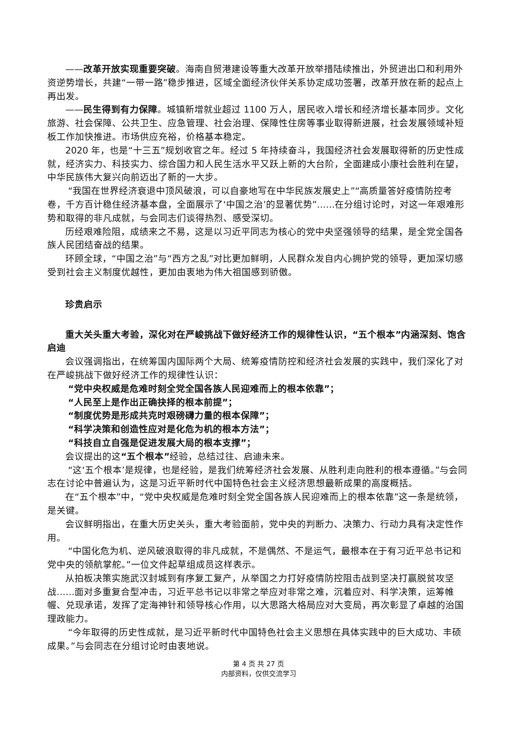——改革开放实现重要突破。海南自贸港建设等重大改革开放举措陆续推出，外贸进出口和利用外资逆势增长，共建“一带一路”稳步推进，区域全面经济伙伴关系协定成功签署，改革开放在新的起点上再出发。
——民生得到有力保障。城镇新增就业超过 1100 万人，居民收入增长和经济增长基本同步。文化旅游、社会保障、公共卫生、应急管理、社会治理、保障性住房等事业取得新进展，社会发展领域补短板工作加快推进。市场供应充裕，价格基本稳定。
2020 年，也是“十三五”规划收官之年。经过 5 年持续奋斗，我国经济社会发展取得新的历史性成就，经济实力、科技实力、综合国力和人民生活水平又跃上新的大台阶，全面建成小康社会胜利在望，中华民族伟大复兴向前迈出了新的一大步。
“我国在世界经济衰退中顶风破浪，可以自豪地写在中华民族发展史上”“高质量答好疫情防控考卷，千方百计稳住经济基本盘，全面展示了‘中国之治’的显著优势”……在分组讨论时，对这一年艰难形势和取得的非凡成就，与会同志们谈得热烈、感受深切。
历经艰难险阻，成绩来之不易，这是以习近平同志为核心的党中央坚强领导的结果，是全党全国各族人民团结奋战的结果。
环顾全球，“中国之治”与“西方之乱”对比更加鲜明，人民群众发自内心拥护党的领导，更加深切感受到社会主义制度优越性，更加由衷地为伟大祖国感到骄傲。
珍贵启示
重大关头重大考验，深化对在严峻挑战下做好经济工作的规律性认识，“五个根本”内涵深刻、饱含启迪
会议强调指出，在统筹国内国际两个大局、统筹疫情防控和经济社会发展的实践中，我们深化了对在严峻挑战下做好经济工作的规律性认识：
“党中央权威是危难时刻全党全国各族人民迎难而上的根本依靠”；
“人民至上是作出正确抉择的根本前提”；
“制度优势是形成共克时艰磅礴力量的根本保障”；
“科学决策和创造性应对是化危为机的根本方法”；
“科技自立自强是促进发展大局的根本支撑”；
会议提出的这“五个根本”经验，总结过往、启迪未来。
“这‘五个根本’是规律，也是经验，是我们统筹经济社会发展、从胜利走向胜利的根本遵循。”与会同志在讨论中普遍认为，这是习近平新时代中国特色社会主义经济思想最新成果的高度概括。
在“五个根本”中，“党中央权威是危难时刻全党全国各族人民迎难而上的根本依靠”这一条是统领，是关键。
会议鲜明指出，在重大历史关头，重大考验面前，党中央的判断力、决策力、行动力具有决定性作用。
“中国化危为机、逆风破浪取得的非凡成就，不是偶然、不是运气，最根本在于有习近平总书记和党中央的领航掌舵。”一位文件起草组成员这样表示。
从拍板决策实施武汉封城到有序复工复产，从举国之力打好疫情防控阻击战到坚决打赢脱贫攻坚战……面对多重复合型冲击，习近平总书记以非常之举应对非常之难，沉着应对、科学决策，运筹帷幄、兑现承诺，发挥了定海神针和领导核心作用，以大思路大格局应对大变局，再次彰显了卓越的治国理政能力。
“今年取得的历史性成就，是习近平新时代中国特色社会主义思想在具体实践中的巨大成功、丰硕成果。”与会同志在分组讨论时由衷地说。
第 4 页 共 27 页
内部资料，仅供交流学习